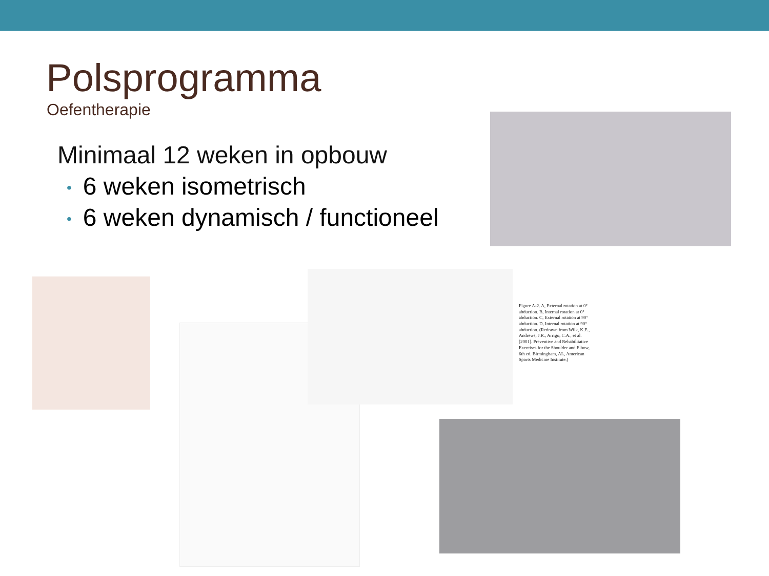Polsprogramma
Oefentherapie
Minimaal 12 weken in opbouw
• 6 weken isometrisch
• 6 weken dynamisch / functioneel
Figure A-2. A, External rotation at 0° abduction. B, Internal rotation at 0° abduction. C, External rotation at 90° abduction. D, Internal rotation at 90° abduction. (Redrawn from Wilk, K.E., Andrews, J.R., Arrigo, C.A., et al. [2001]. Preventive and Rehabilitative Exercises for the Shoulder and Elbow, 6th ed. Birmingham, AL, American Sports Medicine Institute.)